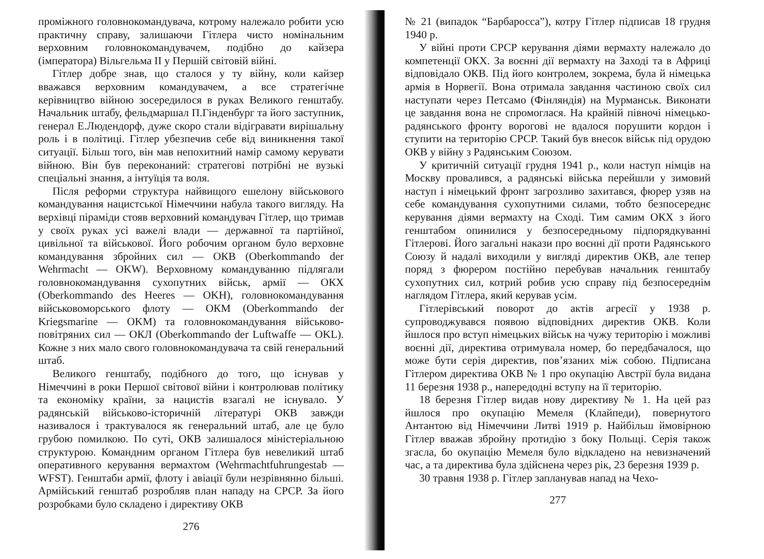проміжного головнокомандувача, котрому належало робити усю практичну справу, залишаючи Гітлера чисто номінальним верховним головнокомандувачем, подібно до кайзера (імператора) Вільгельма II у Першій світовій війні.
Гітлер добре знав, що сталося у ту війну, коли кайзер вважався верховним командувачем, а все стратегічне керівництво війною зосередилося в руках Великого генштабу. Начальник штабу, фельдмаршал П.Гінденбург та його заступник, генерал Е.Людендорф, дуже скоро стали відігравати вирішальну роль і в політиці. Гітлер убезпечив себе від виникнення такої ситуації. Більш того, він мав непохитний намір самому керувати війною. Він був переконаний: стратегові потрібні не вузькі спеціальні знання, а інтуїція та воля.
Після реформи структура найвищого ешелону військового командування нацистської Німеччини набула такого вигляду. На верхівці піраміди стояв верховний командувач Гітлер, що тримав у своїх руках усі важелі влади — державної та партійної, цивільної та військової. Його робочим органом було верховне командування збройних сил — ОКВ (Oberkommando der Wehrmacht — OKW). Верховному командуванню підлягали головнокомандування сухопутних військ, армії — ОКХ (Oberkommando des Heeres — OKH), головнокомандування військовоморського флоту — ОКМ (Oberkommando der Kriegsmarine — OKM) та головнокомандування військово-повітряних сил — ОКЛ (Oberkommando der Luftwaffe — OKL). Кожне з них мало свого головнокомандувача та свій генеральний штаб.
Великого генштабу, подібного до того, що існував у Німеччині в роки Першої світової війни і контролював політику та економіку країни, за нацистів взагалі не існувало. У радянській військово-історичній літературі ОКВ завжди називалося і трактувалося як генеральний штаб, але це було грубою помилкою. По суті, ОКВ залишалося міністеріальною структурою. Командним органом Гітлера був невеликий штаб оперативного керування вермахтом (Wehrmachtfuhrungestab — WFST). Генштаби армії, флоту і авіації були незрівнянно більші. Армійський генштаб розробляв план нападу на СРСР. За його розробками було складено і директиву ОКВ
276
№ 21 (випадок “Барбаросса”), котру Гітлер підписав 18 грудня 1940 р.
У війні проти СРСР керування діями вермахту належало до компетенції ОКХ. За воєнні дії вермахту на Заході та в Африці відповідало ОКВ. Під його контролем, зокрема, була й німецька армія в Норвегії. Вона отримала завдання частиною своїх сил наступати через Петсамо (Фінляндія) на Мурманськ. Виконати це завдання вона не спромоглася. На крайній півночі німецько-радянського фронту ворогові не вдалося порушити кордон і ступити на територію СРСР. Такий був внесок військ під орудою ОКВ у війну з Радянським Союзом.
У критичній ситуації грудня 1941 р., коли наступ німців на Москву провалився, а радянські війська перейшли у зимовий наступ і німецький фронт загрозливо захитався, фюрер узяв на себе командування сухопутними силами, тобто безпосереднє керування діями вермахту на Сході. Тим самим ОКХ з його генштабом опинилися у безпосередньому підпорядкуванні Гітлерові. Його загальні накази про воєнні дії проти Радянського Союзу й надалі виходили у вигляді директив ОКВ, але тепер поряд з фюрером постійно перебував начальник генштабу сухопутних сил, котрий робив усю справу під безпосереднім наглядом Гітлера, який керував усім.
Гітлерівський поворот до актів агресії у 1938 р. супроводжувався появою відповідних директив ОКВ. Коли йшлося про вступ німецьких військ на чужу територію і можливі воєнні дії, директива отримувала номер, бо передбачалося, що може бути серія директив, пов’язаних між собою. Підписана Гітлером директива ОКВ № 1 про окупацію Австрії була видана 11 березня 1938 р., напередодні вступу на її територію.
18 березня Гітлер видав нову директиву № 1. На цей раз йшлося про окупацію Мемеля (Клайпеди), повернутого Антантою від Німеччини Литві 1919 р. Найбільш ймовірною Гітлер вважав збройну протидію з боку Польщі. Серія також згасла, бо окупацію Мемеля було відкладено на невизначений час, а та директива була здійснена через рік, 23 березня 1939 р.
30 травня 1938 р. Гітлер запланував напад на Чехо-
277